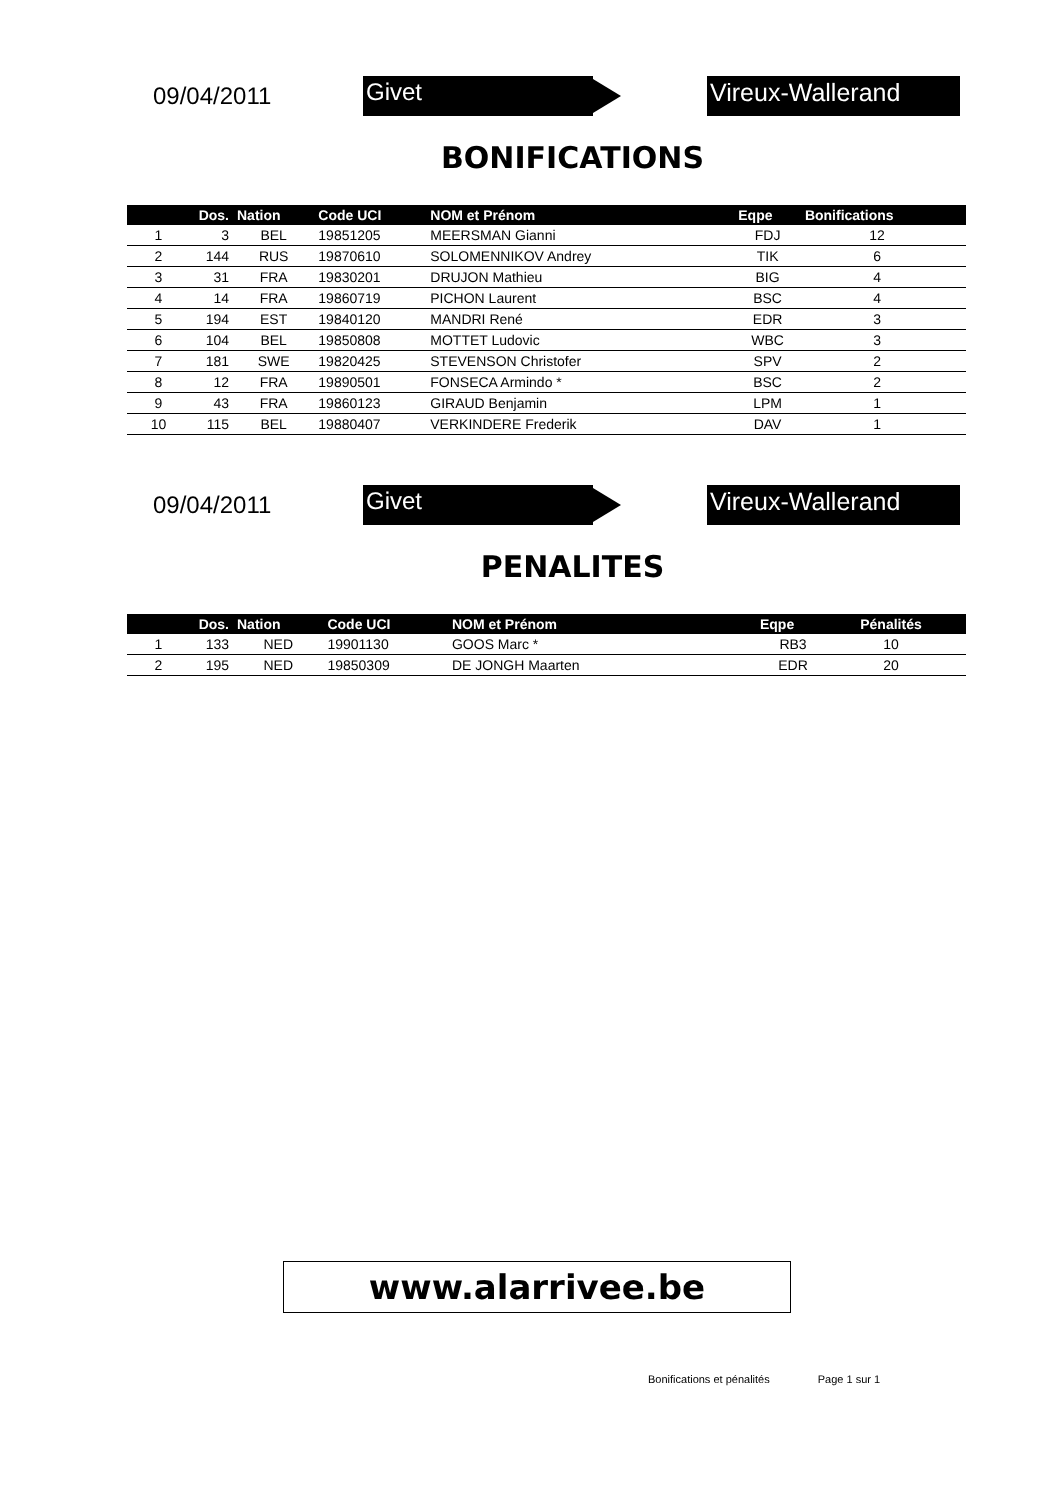09/04/2011
Givet Vireux-Wallerand
BONIFICATIONS
| | Dos. | Nation | Code UCI | NOM et Prénom | Eqpe | Bonifications | |
| --- | --- | --- | --- | --- | --- | --- | --- |
| 1 | 3 | BEL | 19851205 | MEERSMAN Gianni | FDJ | 12 | |
| 2 | 144 | RUS | 19870610 | SOLOMENNIKOV Andrey | TIK | 6 | |
| 3 | 31 | FRA | 19830201 | DRUJON Mathieu | BIG | 4 | |
| 4 | 14 | FRA | 19860719 | PICHON Laurent | BSC | 4 | |
| 5 | 194 | EST | 19840120 | MANDRI René | EDR | 3 | |
| 6 | 104 | BEL | 19850808 | MOTTET Ludovic | WBC | 3 | |
| 7 | 181 | SWE | 19820425 | STEVENSON Christofer | SPV | 2 | |
| 8 | 12 | FRA | 19890501 | FONSECA Armindo * | BSC | 2 | |
| 9 | 43 | FRA | 19860123 | GIRAUD Benjamin | LPM | 1 | |
| 10 | 115 | BEL | 19880407 | VERKINDERE Frederik | DAV | 1 | |
09/04/2011
Givet Vireux-Wallerand
PENALITES
| | Dos. | Nation | Code UCI | NOM et Prénom | Eqpe | Pénalités | |
| --- | --- | --- | --- | --- | --- | --- | --- |
| 1 | 133 | NED | 19901130 | GOOS Marc * | RB3 | 10 | |
| 2 | 195 | NED | 19850309 | DE JONGH Maarten | EDR | 20 | |
www.alarrivee.be
Bonifications et pénalités Page 1 sur 1